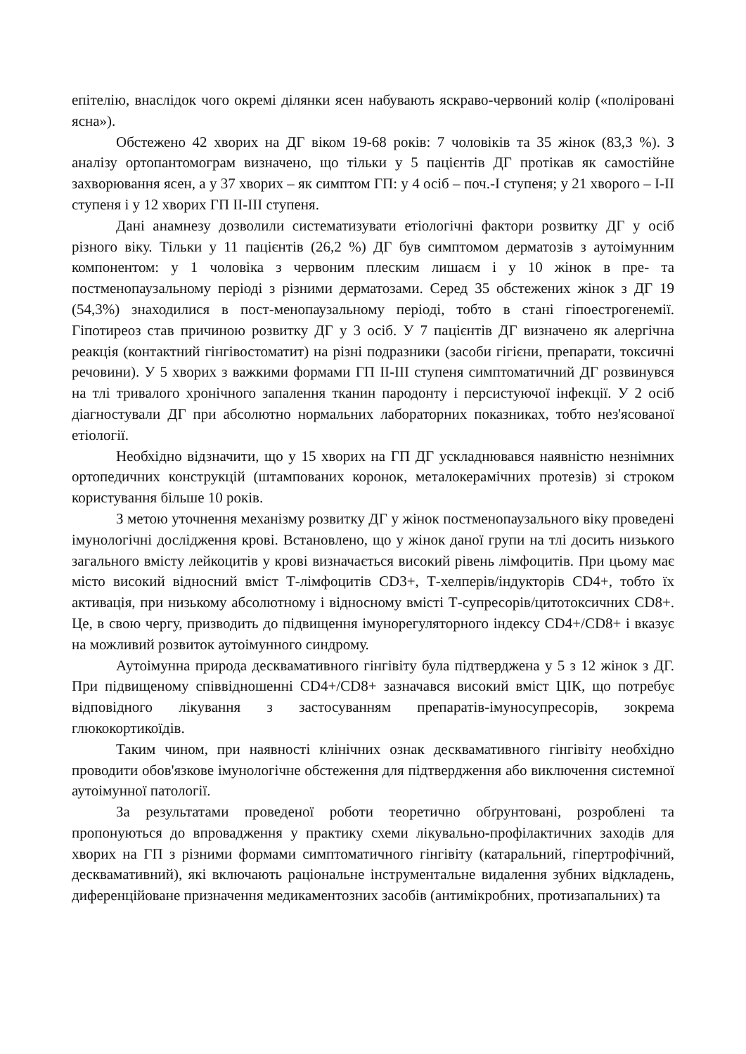епітелію, внаслідок чого окремі ділянки ясен набувають яскраво-червоний колір («поліровані ясна»).
Обстежено 42 хворих на ДГ віком 19-68 років: 7 чоловіків та 35 жінок (83,3 %). З аналізу ортопантомограм визначено, що тільки у 5 пацієнтів ДГ протікав як самостійне захворювання ясен, а у 37 хворих – як симптом ГП: у 4 осіб – поч.-I ступеня; у 21 хворого – I-II ступеня і у 12 хворих ГП II-III ступеня.
Дані анамнезу дозволили систематизувати етіологічні фактори розвитку ДГ у осіб різного віку. Тільки у 11 пацієнтів (26,2 %) ДГ був симптомом дерматозів з аутоімунним компонентом: у 1 чоловіка з червоним плеским лишаєм і у 10 жінок в пре- та постменопаузальному періоді з різними дерматозами. Серед 35 обстежених жінок з ДГ 19 (54,3%) знаходилися в пост-менопаузальному періоді, тобто в стані гіпоестрогенемії. Гіпотиреоз став причиною розвитку ДГ у 3 осіб. У 7 пацієнтів ДГ визначено як алергічна реакція (контактний гінгівостоматит) на різні подразники (засоби гігієни, препарати, токсичні речовини). У 5 хворих з важкими формами ГП II-III ступеня симптоматичний ДГ розвинувся на тлі тривалого хронічного запалення тканин пародонту і персистуючої інфекції. У 2 осіб діагностували ДГ при абсолютно нормальних лабораторних показниках, тобто нез'ясованої етіології.
Необхідно відзначити, що у 15 хворих на ГП ДГ ускладнювався наявністю незнімних ортопедичних конструкцій (штампованих коронок, металокерамічних протезів) зі строком користування більше 10 років.
З метою уточнення механізму розвитку ДГ у жінок постменопаузального віку проведені імунологічні дослідження крові. Встановлено, що у жінок даної групи на тлі досить низького загального вмісту лейкоцитів у крові визначається високий рівень лімфоцитів. При цьому має місто високий відносний вміст Т-лімфоцитів CD3+, Т-хелперів/індукторів CD4+, тобто їх активація, при низькому абсолютному і відносному вмісті Т-супресорів/цитотоксичних CD8+. Це, в свою чергу, призводить до підвищення імунорегуляторного індексу CD4+/CD8+ і вказує на можливий розвиток аутоімунного синдрому.
Аутоімунна природа десквамативного гінгівіту була підтверджена у 5 з 12 жінок з ДГ. При підвищеному співвідношенні CD4+/CD8+ зазначався високий вміст ЦІК, що потребує відповідного лікування з застосуванням препаратів-імуносупресорів, зокрема глюкокортикоїдів.
Таким чином, при наявності клінічних ознак десквамативного гінгівіту необхідно проводити обов'язкове імунологічне обстеження для підтвердження або виключення системної аутоімунної патології.
За результатами проведеної роботи теоретично обґрунтовані, розроблені та пропонуються до впровадження у практику схеми лікувально-профілактичних заходів для хворих на ГП з різними формами симптоматичного гінгівіту (катаральний, гіпертрофічний, десквамативний), які включають раціональне інструментальне видалення зубних відкладень, диференційоване призначення медикаментозних засобів (антимікробних, протизапальних) та